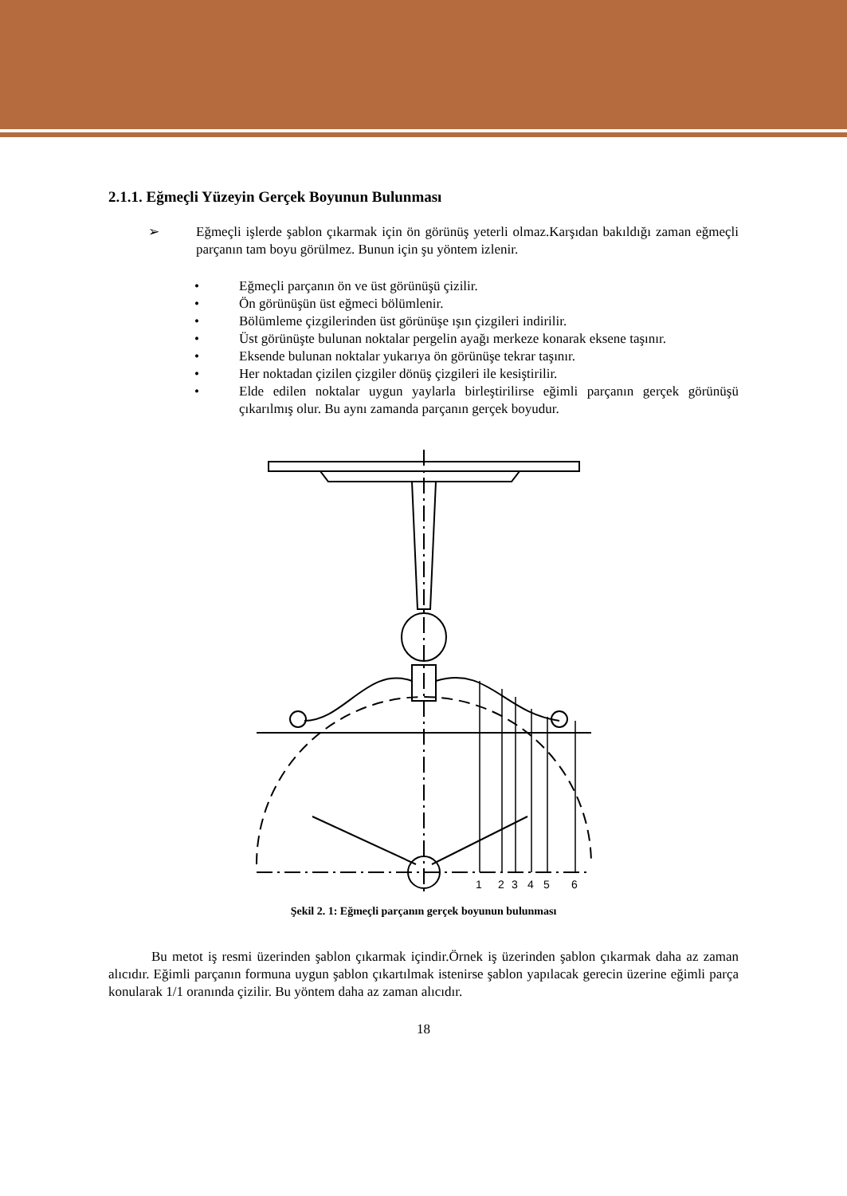2.1.1. Eğmeçli Yüzeyin Gerçek Boyunun Bulunması
➢ Eğmeçli işlerde şablon çıkarmak için ön görünüş yeterli olmaz.Karşıdan bakıldığı zaman eğmeçli parçanın tam boyu görülmez. Bunun için şu yöntem izlenir.
• Eğmeçli parçanın ön ve üst görünüşü çizilir.
• Ön görünüşün üst eğmeci bölümlenir.
• Bölümleme çizgilerinden üst görünüşe ışın çizgileri indirilir.
• Üst görünüşte bulunan noktalar pergelin ayağı merkeze konarak eksene taşınır.
• Eksende bulunan noktalar yukarıya ön görünüşe tekrar taşınır.
• Her noktadan çizilen çizgiler dönüş çizgileri ile kesiştirilir.
• Elde edilen noktalar uygun yaylarla birleştirilirse eğimli parçanın gerçek görünüşü çıkarılmış olur. Bu aynı zamanda parçanın gerçek boyudur.
1
2
3
4
5
6
Şekil 2. 1: Eğmeçli parçanın gerçek boyunun bulunması
Bu metot iş resmi üzerinden şablon çıkarmak içindir.Örnek iş üzerinden şablon çıkarmak daha az zaman alıcıdır. Eğimli parçanın formuna uygun şablon çıkartılmak istenirse şablon yapılacak gerecin üzerine eğimli parça konularak 1/1 oranında çizilir. Bu yöntem daha az zaman alıcıdır.
18